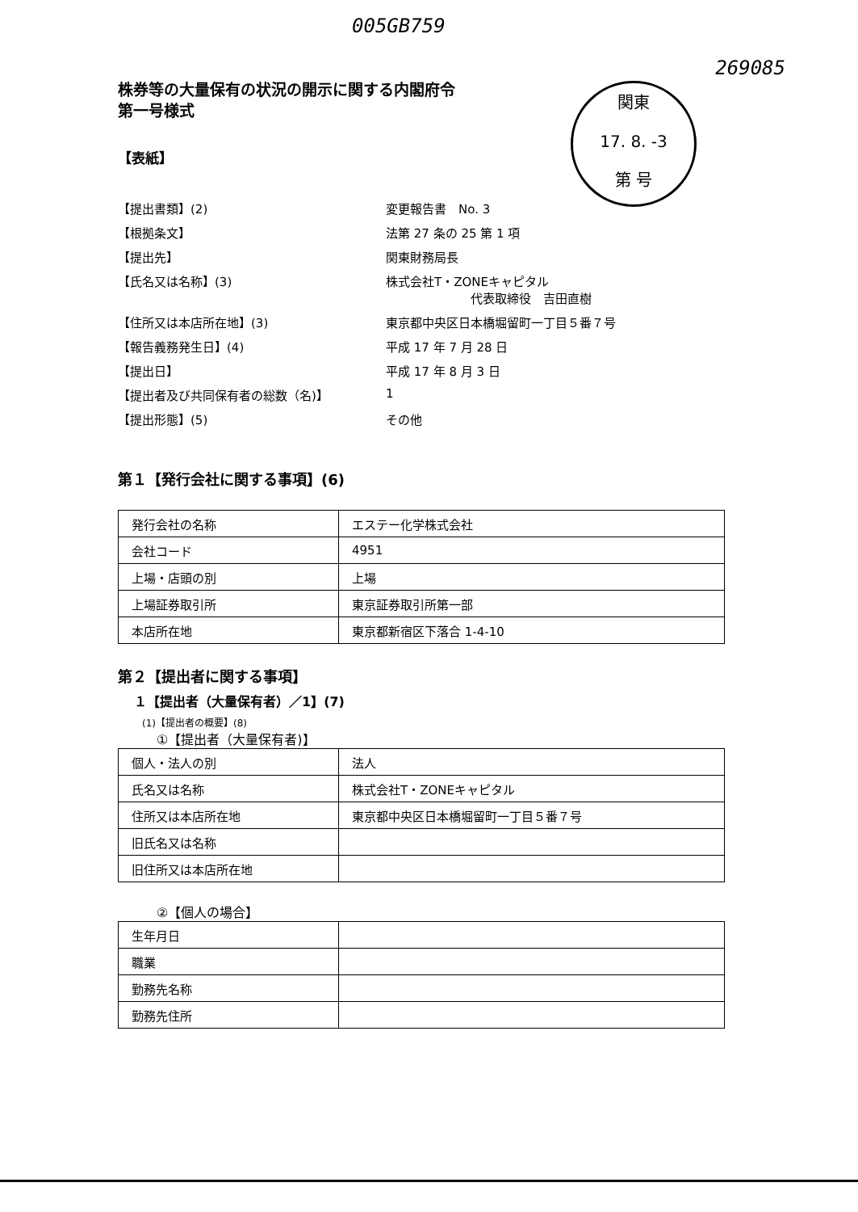005GB759
269085
関東
17. 8. -3
第 号
株券等の大量保有の状況の開示に関する内閣府令
第一号様式
【表紙】
【提出書類】(2)
変更報告書　No. 3
【根拠条文】
法第 27 条の 25 第 1 項
【提出先】
関東財務局長
【氏名又は名称】(3)
株式会社T・ZONEキャピタル
　　　　　　　代表取締役　吉田直樹
【住所又は本店所在地】(3)
東京都中央区日本橋堀留町一丁目５番７号
【報告義務発生日】(4)
平成 17 年 7 月 28 日
【提出日】
平成 17 年 8 月 3 日
【提出者及び共同保有者の総数（名)】
1
【提出形態】(5)
その他
第１【発行会社に関する事項】(6)
| 発行会社の名称 | エステー化学株式会社 |
| 会社コード | 4951 |
| 上場・店頭の別 | 上場 |
| 上場証券取引所 | 東京証券取引所第一部 |
| 本店所在地 | 東京都新宿区下落合 1-4-10 |
第２【提出者に関する事項】
１【提出者（大量保有者）／1】(7)
(1)【提出者の概要】(8)
①【提出者（大量保有者)】
| 個人・法人の別 | 法人 |
| 氏名又は名称 | 株式会社T・ZONEキャピタル |
| 住所又は本店所在地 | 東京都中央区日本橋堀留町一丁目５番７号 |
| 旧氏名又は名称 | |
| 旧住所又は本店所在地 | |
②【個人の場合】
| 生年月日 | |
| 職業 | |
| 勤務先名称 | |
| 勤務先住所 | |